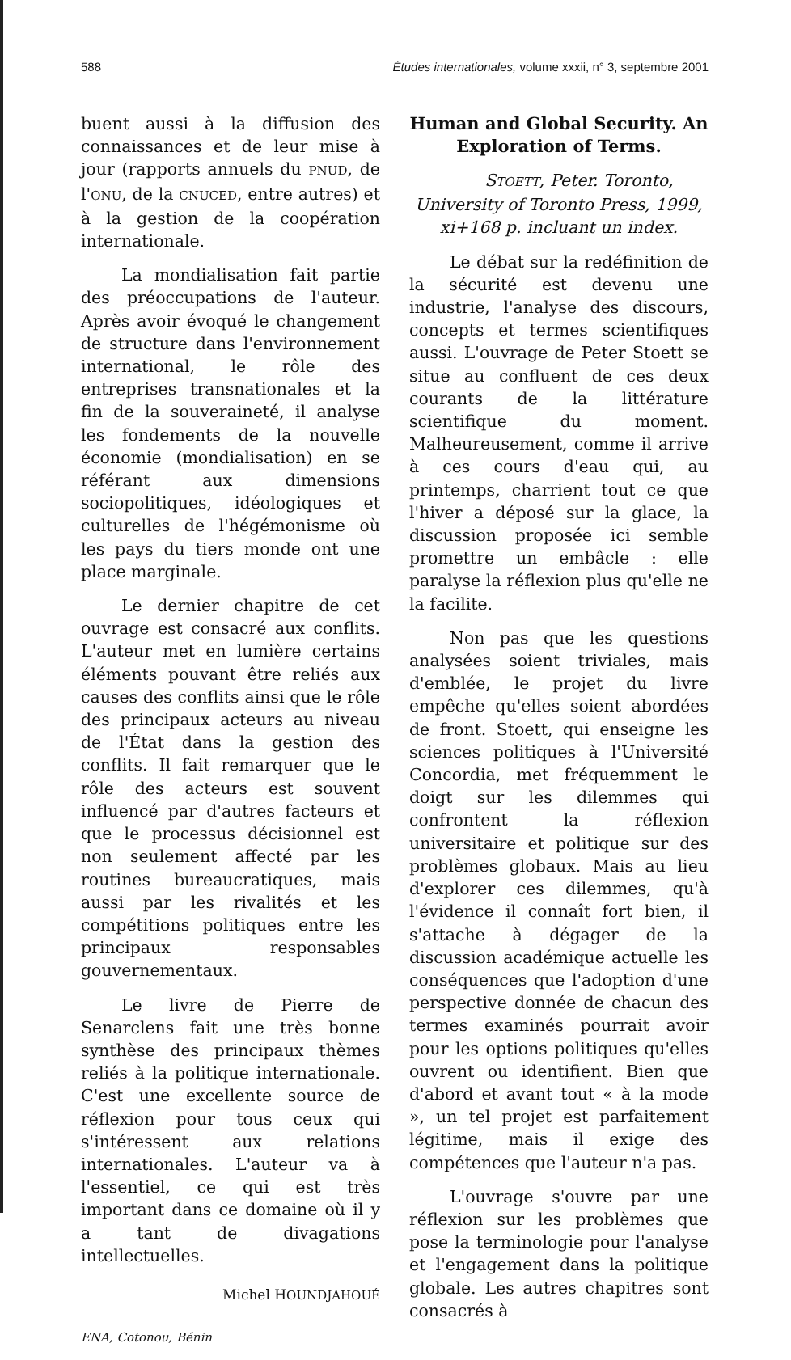588 Études internationales, volume xxxii, n° 3, septembre 2001
buent aussi à la diffusion des connaissances et de leur mise à jour (rapports annuels du PNUD, de l'ONU, de la CNUCED, entre autres) et à la gestion de la coopération internationale.
La mondialisation fait partie des préoccupations de l'auteur. Après avoir évoqué le changement de structure dans l'environnement international, le rôle des entreprises transnationales et la fin de la souveraineté, il analyse les fondements de la nouvelle économie (mondialisation) en se référant aux dimensions sociopolitiques, idéologiques et culturelles de l'hégémonisme où les pays du tiers monde ont une place marginale.
Le dernier chapitre de cet ouvrage est consacré aux conflits. L'auteur met en lumière certains éléments pouvant être reliés aux causes des conflits ainsi que le rôle des principaux acteurs au niveau de l'État dans la gestion des conflits. Il fait remarquer que le rôle des acteurs est souvent influencé par d'autres facteurs et que le processus décisionnel est non seulement affecté par les routines bureaucratiques, mais aussi par les rivalités et les compétitions politiques entre les principaux responsables gouvernementaux.
Le livre de Pierre de Senarclens fait une très bonne synthèse des principaux thèmes reliés à la politique internationale. C'est une excellente source de réflexion pour tous ceux qui s'intéressent aux relations internationales. L'auteur va à l'essentiel, ce qui est très important dans ce domaine où il y a tant de divagations intellectuelles.
Michel HOUNDJAHOUÉ
ENA, Cotonou, Bénin
Human and Global Security. An Exploration of Terms.
STOETT, Peter. Toronto, University of Toronto Press, 1999, xi+168 p. incluant un index.
Le débat sur la redéfinition de la sécurité est devenu une industrie, l'analyse des discours, concepts et termes scientifiques aussi. L'ouvrage de Peter Stoett se situe au confluent de ces deux courants de la littérature scientifique du moment. Malheureusement, comme il arrive à ces cours d'eau qui, au printemps, charrient tout ce que l'hiver a déposé sur la glace, la discussion proposée ici semble promettre un embâcle : elle paralyse la réflexion plus qu'elle ne la facilite.
Non pas que les questions analysées soient triviales, mais d'emblée, le projet du livre empêche qu'elles soient abordées de front. Stoett, qui enseigne les sciences politiques à l'Université Concordia, met fréquemment le doigt sur les dilemmes qui confrontent la réflexion universitaire et politique sur des problèmes globaux. Mais au lieu d'explorer ces dilemmes, qu'à l'évidence il connaît fort bien, il s'attache à dégager de la discussion académique actuelle les conséquences que l'adoption d'une perspective donnée de chacun des termes examinés pourrait avoir pour les options politiques qu'elles ouvrent ou identifient. Bien que d'abord et avant tout « à la mode », un tel projet est parfaitement légitime, mais il exige des compétences que l'auteur n'a pas.
L'ouvrage s'ouvre par une réflexion sur les problèmes que pose la terminologie pour l'analyse et l'engagement dans la politique globale. Les autres chapitres sont consacrés à